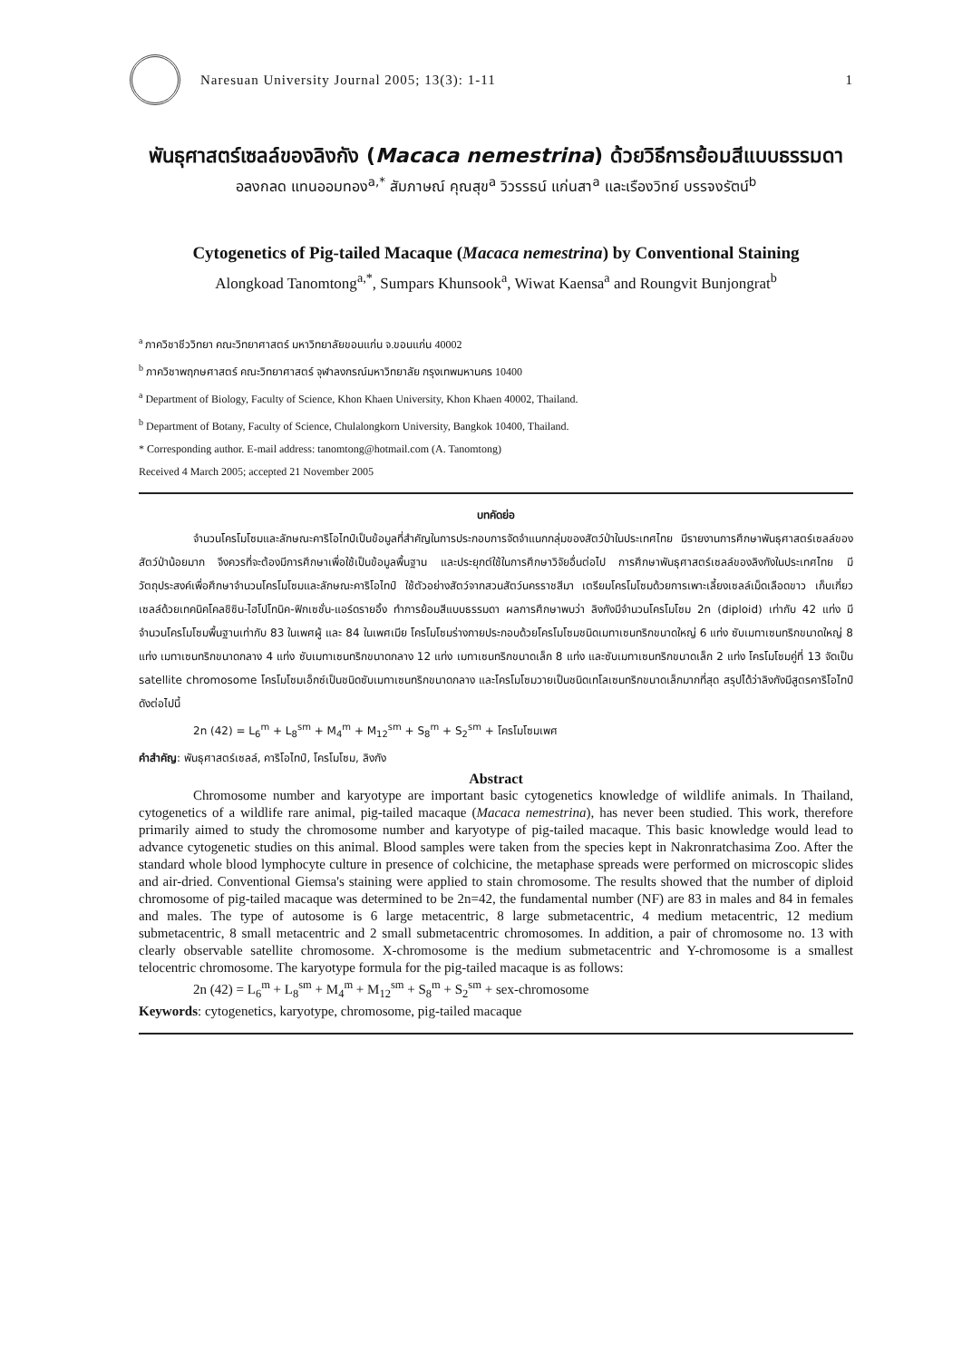Naresuan University Journal 2005; 13(3): 1-11 1
พันธุศาสตร์เซลล์ของลิงกัง (Macaca nemestrina) ด้วยวิธีการย้อมสีแบบธรรมดา
อลงกลด แทนออมทอง<sup>a,*</sup> สัมภาษณ์ คุณสุข<sup>a</sup> วิวรรธน์ แก่นสา<sup>a</sup> และเรืองวิทย์ บรรจงรัตน์<sup>b</sup>
Cytogenetics of Pig-tailed Macaque (Macaca nemestrina) by Conventional Staining
Alongkoad Tanomtong<sup>a,*</sup>, Sumpars Khunsook<sup>a</sup>, Wiwat Kaensa<sup>a</sup> and Roungvit Bunjongrat<sup>b</sup>
<sup>a</sup> ภาควิชาชีววิทยา คณะวิทยาศาสตร์ มหาวิทยาลัยขอนแก่น จ.ขอนแก่น 40002
<sup>b</sup> ภาควิชาพฤกษศาสตร์ คณะวิทยาศาสตร์ จุฬาลงกรณ์มหาวิทยาลัย กรุงเทพมหานคร 10400
<sup>a</sup> Department of Biology, Faculty of Science, Khon Khaen University, Khon Khaen 40002, Thailand.
<sup>b</sup> Department of Botany, Faculty of Science, Chulalongkorn University, Bangkok 10400, Thailand.
* Corresponding author. E-mail address: tanomtong@hotmail.com (A. Tanomtong)
Received 4 March 2005; accepted 21 November 2005
บทคัดย่อ
จำนวนโครโมโซมและลักษณะคาริโอไทป์เป็นข้อมูลที่สำคัญในการประกอบการจัดจำแนกกลุ่มของสัตว์ป่าในประเทศไทย มีรายงานการศึกษาพันธุศาสตร์เซลล์ของสัตว์ป่าน้อยมาก จึงควรที่จะต้องมีการศึกษาเพื่อใช้เป็นข้อมูลพื้นฐาน และประยุกต์ใช้ในการศึกษาวิจัยอื่นต่อไป การศึกษาพันธุศาสตร์เซลล์ของลิงกังในประเทศไทย มีวัตถุประสงค์เพื่อศึกษาจำนวนโครโมโซมและลักษณะคาริโอไทป์ ใช้ตัวอย่างสัตว์จากสวนสัตว์นครราชสีมา เตรียมโครโมโซมด้วยการเพาะเลี้ยงเซลล์เม็ดเลือดขาว เก็บเกี่ยวเซลล์ด้วยเทคนิคโคลชิซิน-ไฮโปโทนิค-ฟิกเซชั่น-แอร์ดรายอิ้ง ทำการย้อมสีแบบธรรมดา ผลการศึกษาพบว่า ลิงกังมีจำนวนโครโมโซม 2n (diploid) เท่ากับ 42 แท่ง มีจำนวนโครโมโซมพื้นฐานเท่ากับ 83 ในเพศผู้ และ 84 ในเพศเมีย โครโมโซมร่างกายประกอบด้วยโครโมโซมชนิดเมทาเซนทริกขนาดใหญ่ 6 แท่ง ซับเมทาเซนทริกขนาดใหญ่ 8 แท่ง เมทาเซนทริกขนาดกลาง 4 แท่ง ซับเมทาเซนทริกขนาดกลาง 12 แท่ง เมทาเซนทริกขนาดเล็ก 8 แท่ง และซับเมทาเซนทริกขนาดเล็ก 2 แท่ง โครโมโซมคู่ที่ 13 จัดเป็น satellite chromosome โครโมโซมเอ็กซ์เป็นชนิดซับเมทาเซนทริกขนาดกลาง และโครโมโซมวายเป็นชนิดเทโลเซนทริกขนาดเล็กมากที่สุด สรุปได้ว่าลิงกังมีสูตรคาริโอไทป์ ดังต่อไปนี้
2n (42) = L<sub>6</sub><sup>m</sup> + L<sub>8</sub><sup>sm</sup> + M<sub>4</sub><sup>m</sup> + M<sub>12</sub><sup>sm</sup> + S<sub>8</sub><sup>m</sup> + S<sub>2</sub><sup>sm</sup> + โครโมโซมเพศ
คำสำคัญ: พันธุศาสตร์เซลล์, คาริโอไทป์, โครโมโซม, ลิงกัง
Abstract
Chromosome number and karyotype are important basic cytogenetics knowledge of wildlife animals. In Thailand, cytogenetics of a wildlife rare animal, pig-tailed macaque (Macaca nemestrina), has never been studied. This work, therefore primarily aimed to study the chromosome number and karyotype of pig-tailed macaque. This basic knowledge would lead to advance cytogenetic studies on this animal. Blood samples were taken from the species kept in Nakronratchasima Zoo. After the standard whole blood lymphocyte culture in presence of colchicine, the metaphase spreads were performed on microscopic slides and air-dried. Conventional Giemsa's staining were applied to stain chromosome. The results showed that the number of diploid chromosome of pig-tailed macaque was determined to be 2n=42, the fundamental number (NF) are 83 in males and 84 in females and males. The type of autosome is 6 large metacentric, 8 large submetacentric, 4 medium metacentric, 12 medium submetacentric, 8 small metacentric and 2 small submetacentric chromosomes. In addition, a pair of chromosome no. 13 with clearly observable satellite chromosome. X-chromosome is the medium submetacentric and Y-chromosome is a smallest telocentric chromosome. The karyotype formula for the pig-tailed macaque is as follows:
2n (42) = L<sub>6</sub><sup>m</sup> + L<sub>8</sub><sup>sm</sup> + M<sub>4</sub><sup>m</sup> + M<sub>12</sub><sup>sm</sup> + S<sub>8</sub><sup>m</sup> + S<sub>2</sub><sup>sm</sup> + sex-chromosome
Keywords: cytogenetics, karyotype, chromosome, pig-tailed macaque